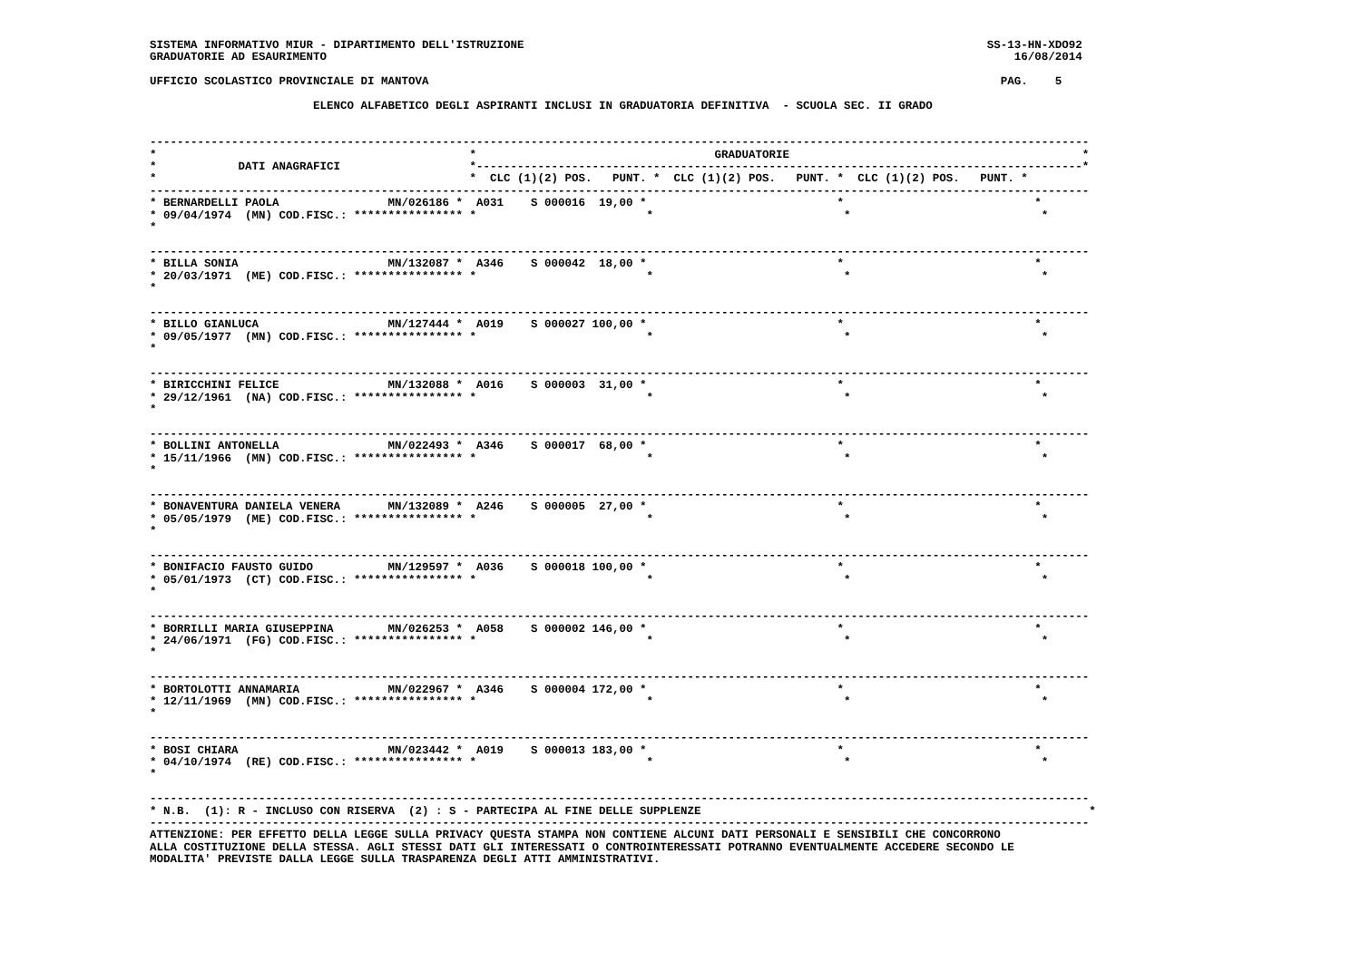SISTEMA INFORMATIVO MIUR - DIPARTIMENTO DELL'ISTRUZIONE                                                                    SS-13-HN-XDO92
GRADUATORIE AD ESAURIMENTO                                                                                                     16/08/2014

UFFICIO SCOLASTICO PROVINCIALE DI MANTOVA                                                                                    PAG.    5

                        ELENCO ALFABETICO DEGLI ASPIRANTI INCLUSI IN GRADUATORIA DEFINITIVA  - SCUOLA SEC. II GRADO


------------------------------------------------------------------------------------------------------------------------------------------
*                                              *                                   GRADUATORIE                                           *
*            DATI ANAGRAFICI                   *-----------------------------------------------------------------------------------------*
*                                              *  CLC (1)(2) POS.   PUNT. *  CLC (1)(2) POS.   PUNT. *  CLC (1)(2) POS.   PUNT. *
------------------------------------------------------------------------------------------------------------------------------------------
* BERNARDELLI PAOLA                MN/026186 *  A031    S 000016  19,00 *                            *                            *
* 09/04/1974  (MN) COD.FISC.: **************** *                         *                            *                            *
*

------------------------------------------------------------------------------------------------------------------------------------------
* BILLA SONIA                      MN/132087 *  A346    S 000042  18,00 *                            *                            *
* 20/03/1971  (ME) COD.FISC.: **************** *                         *                            *                            *
*

------------------------------------------------------------------------------------------------------------------------------------------
* BILLO GIANLUCA                   MN/127444 *  A019    S 000027 100,00 *                            *                            *
* 09/05/1977  (MN) COD.FISC.: **************** *                         *                            *                            *
*

------------------------------------------------------------------------------------------------------------------------------------------
* BIRICCHINI FELICE                MN/132088 *  A016    S 000003  31,00 *                            *                            *
* 29/12/1961  (NA) COD.FISC.: **************** *                         *                            *                            *
*

------------------------------------------------------------------------------------------------------------------------------------------
* BOLLINI ANTONELLA                MN/022493 *  A346    S 000017  68,00 *                            *                            *
* 15/11/1966  (MN) COD.FISC.: **************** *                         *                            *                            *
*

------------------------------------------------------------------------------------------------------------------------------------------
* BONAVENTURA DANIELA VENERA       MN/132089 *  A246    S 000005  27,00 *                            *                            *
* 05/05/1979  (ME) COD.FISC.: **************** *                         *                            *                            *
*

------------------------------------------------------------------------------------------------------------------------------------------
* BONIFACIO FAUSTO GUIDO           MN/129597 *  A036    S 000018 100,00 *                            *                            *
* 05/01/1973  (CT) COD.FISC.: **************** *                         *                            *                            *
*

------------------------------------------------------------------------------------------------------------------------------------------
* BORRILLI MARIA GIUSEPPINA        MN/026253 *  A058    S 000002 146,00 *                            *                            *
* 24/06/1971  (FG) COD.FISC.: **************** *                         *                            *                            *
*

------------------------------------------------------------------------------------------------------------------------------------------
* BORTOLOTTI ANNAMARIA             MN/022967 *  A346    S 000004 172,00 *                            *                            *
* 12/11/1969  (MN) COD.FISC.: **************** *                         *                            *                            *
*

------------------------------------------------------------------------------------------------------------------------------------------
* BOSI CHIARA                      MN/023442 *  A019    S 000013 183,00 *                            *                            *
* 04/10/1974  (RE) COD.FISC.: **************** *                         *                            *                            *
*

------------------------------------------------------------------------------------------------------------------------------------------
* N.B.  (1): R - INCLUSO CON RISERVA  (2) : S - PARTECIPA AL FINE DELLE SUPPLENZE                                                         *
------------------------------------------------------------------------------------------------------------------------------------------
ATTENZIONE: PER EFFETTO DELLA LEGGE SULLA PRIVACY QUESTA STAMPA NON CONTIENE ALCUNI DATI PERSONALI E SENSIBILI CHE CONCORRONO
ALLA COSTITUZIONE DELLA STESSA. AGLI STESSI DATI GLI INTERESSATI O CONTROINTERESSATI POTRANNO EVENTUALMENTE ACCEDERE SECONDO LE
MODALITA' PREVISTE DALLA LEGGE SULLA TRASPARENZA DEGLI ATTI AMMINISTRATIVI.